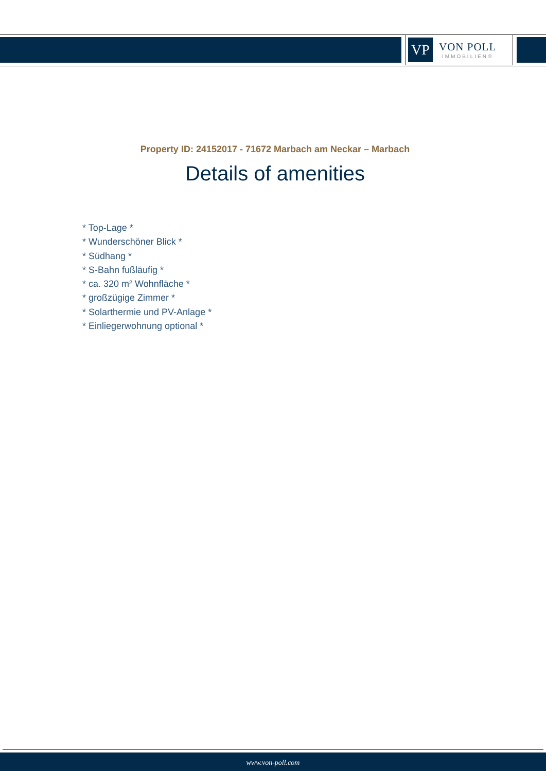VP
VON POLL
IMMOBILIEN®
Property ID: 24152017 - 71672 Marbach am Neckar – Marbach
Details of amenities
* Top-Lage *
* Wunderschöner Blick *
* Südhang *
* S-Bahn fußläufig *
* ca. 320 m² Wohnfläche *
* großzügige Zimmer *
* Solarthermie und PV-Anlage *
* Einliegerwohnung optional *
www.von-poll.com